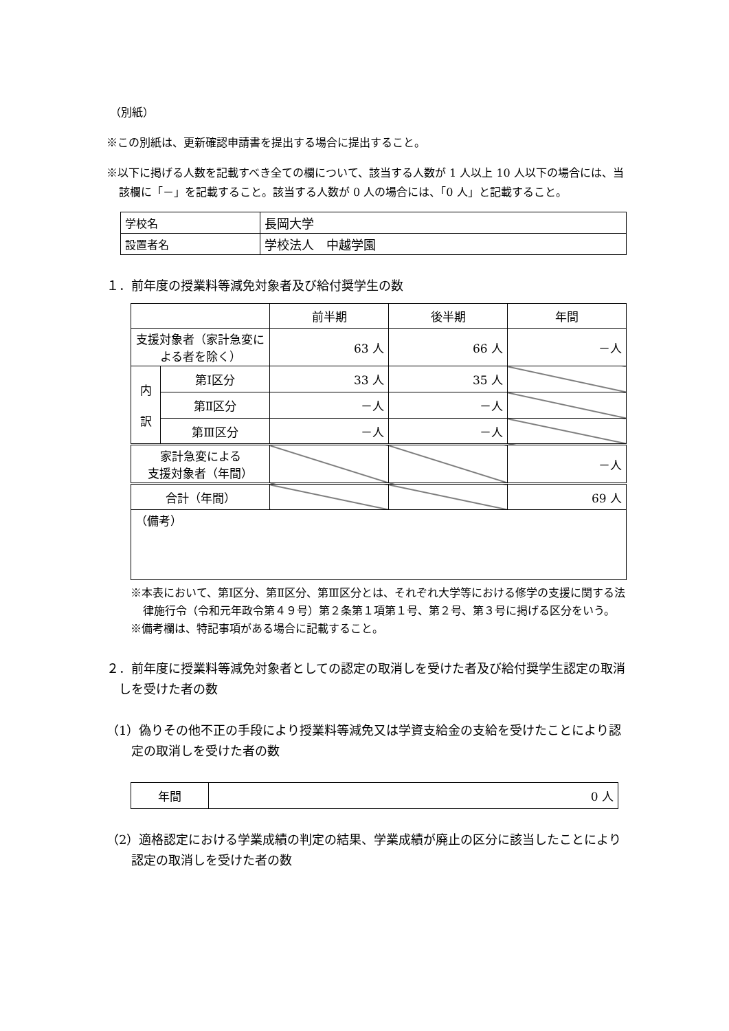（別紙）
※この別紙は、更新確認申請書を提出する場合に提出すること。
※以下に掲げる人数を記載すべき全ての欄について、該当する人数が 1 人以上 10 人以下の場合には、当該欄に「－」を記載すること。該当する人数が 0 人の場合には、「0 人」と記載すること。
| 学校名 | 長岡大学 |
| 設置者名 | 学校法人 中越学園 |
１．前年度の授業料等減免対象者及び給付奨学生の数
| | | 前半期 | 後半期 | 年間 |
| 支援対象者（家計急変による者を除く） | | 63 人 | 66 人 | －人 |
| 内 訳 | 第Ⅰ区分 | 33 人 | 35 人 | |
| | 第Ⅱ区分 | －人 | －人 | |
| | 第Ⅲ区分 | －人 | －人 | |
| 家計急変による 支援対象者（年間） | | | | －人 |
| 合計（年間） | | | | 69 人 |
| （備考） | | | | |
※本表において、第Ⅰ区分、第Ⅱ区分、第Ⅲ区分とは、それぞれ大学等における修学の支援に関する法律施行令（令和元年政令第４９号）第２条第１項第１号、第２号、第３号に掲げる区分をいう。
※備考欄は、特記事項がある場合に記載すること。
２．前年度に授業料等減免対象者としての認定の取消しを受けた者及び給付奨学生認定の取消しを受けた者の数
（1）偽りその他不正の手段により授業料等減免又は学資支給金の支給を受けたことにより認定の取消しを受けた者の数
| 年間 | 0 人 |
（2）適格認定における学業成績の判定の結果、学業成績が廃止の区分に該当したことにより認定の取消しを受けた者の数